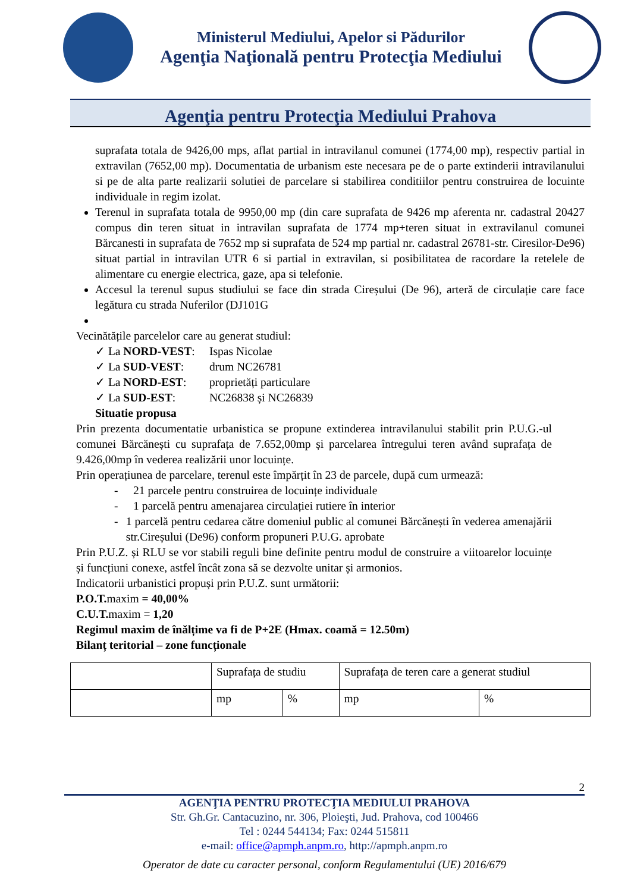Ministerul Mediului, Apelor si Pădurilor
Agenţia Naţională pentru Protecţia Mediului
Agenţia pentru Protecţia Mediului Prahova
suprafata totala de 9426,00 mps, aflat partial in intravilanul comunei (1774,00 mp), respectiv partial in extravilan (7652,00 mp). Documentatia de urbanism este necesara pe de o parte extinderii intravilanului si pe de alta parte realizarii solutiei de parcelare si stabilirea conditiilor pentru construirea de locuinte individuale in regim izolat.
Terenul in suprafata totala de 9950,00 mp (din care suprafata de 9426 mp aferenta nr. cadastral 20427 compus din teren situat in intravilan suprafata de 1774 mp+teren situat in extravilanul comunei Bărcanesti in suprafata de 7652 mp si suprafata de 524 mp partial nr. cadastral 26781-str. Ciresilor-De96) situat partial in intravilan UTR 6 si partial in extravilan, si posibilitatea de racordare la retelele de alimentare cu energie electrica, gaze, apa si telefonie.
Accesul la terenul supus studiului se face din strada Cireșului (De 96), arteră de circulație care face legătura cu strada Nuferilor (DJ101G
Vecinătățile parcelelor care au generat studiul:
✓ La NORD-VEST: Ispas Nicolae
✓ La SUD-VEST: drum NC26781
✓ La NORD-EST: proprietăți particulare
✓ La SUD-EST: NC26838 și NC26839
Situatie propusa
Prin prezenta documentatie urbanistica se propune extinderea intravilanului stabilit prin P.U.G.-ul comunei Bărcănești cu suprafața de 7.652,00mp și parcelarea întregului teren având suprafața de 9.426,00mp în vederea realizării unor locuințe.
Prin operațiunea de parcelare, terenul este împărțit în 23 de parcele, după cum urmează:
- 21 parcele pentru construirea de locuințe individuale
- 1 parcelă pentru amenajarea circulației rutiere în interior
- 1 parcelă pentru cedarea către domeniul public al comunei Bărcănești în vederea amenajării str.Cireșului (De96) conform propuneri P.U.G. aprobate
Prin P.U.Z. și RLU se vor stabili reguli bine definite pentru modul de construire a viitoarelor locuințe și funcțiuni conexe, astfel încât zona să se dezvolte unitar și armonios.
Indicatorii urbanistici propuși prin P.U.Z. sunt următorii:
P.O.T. maxim = 40,00%
C.U.T. maxim = 1,20
Regimul maxim de înălțime va fi de P+2E (Hmax. coamă = 12.50m)
Bilanț teritorial – zone funcționale
| | Suprafața de studiu | | Suprafața de teren care a generat studiul | |
| | mp | % | mp | % |
2
AGENŢIA PENTRU PROTECŢIA MEDIULUI PRAHOVA
Str. Gh.Gr. Cantacuzino, nr. 306, Ploieşti, Jud. Prahova, cod 100466
Tel : 0244 544134; Fax: 0244 515811
e-mail: office@apmph.anpm.ro, http://apmph.anpm.ro
Operator de date cu caracter personal, conform Regulamentului (UE) 2016/679